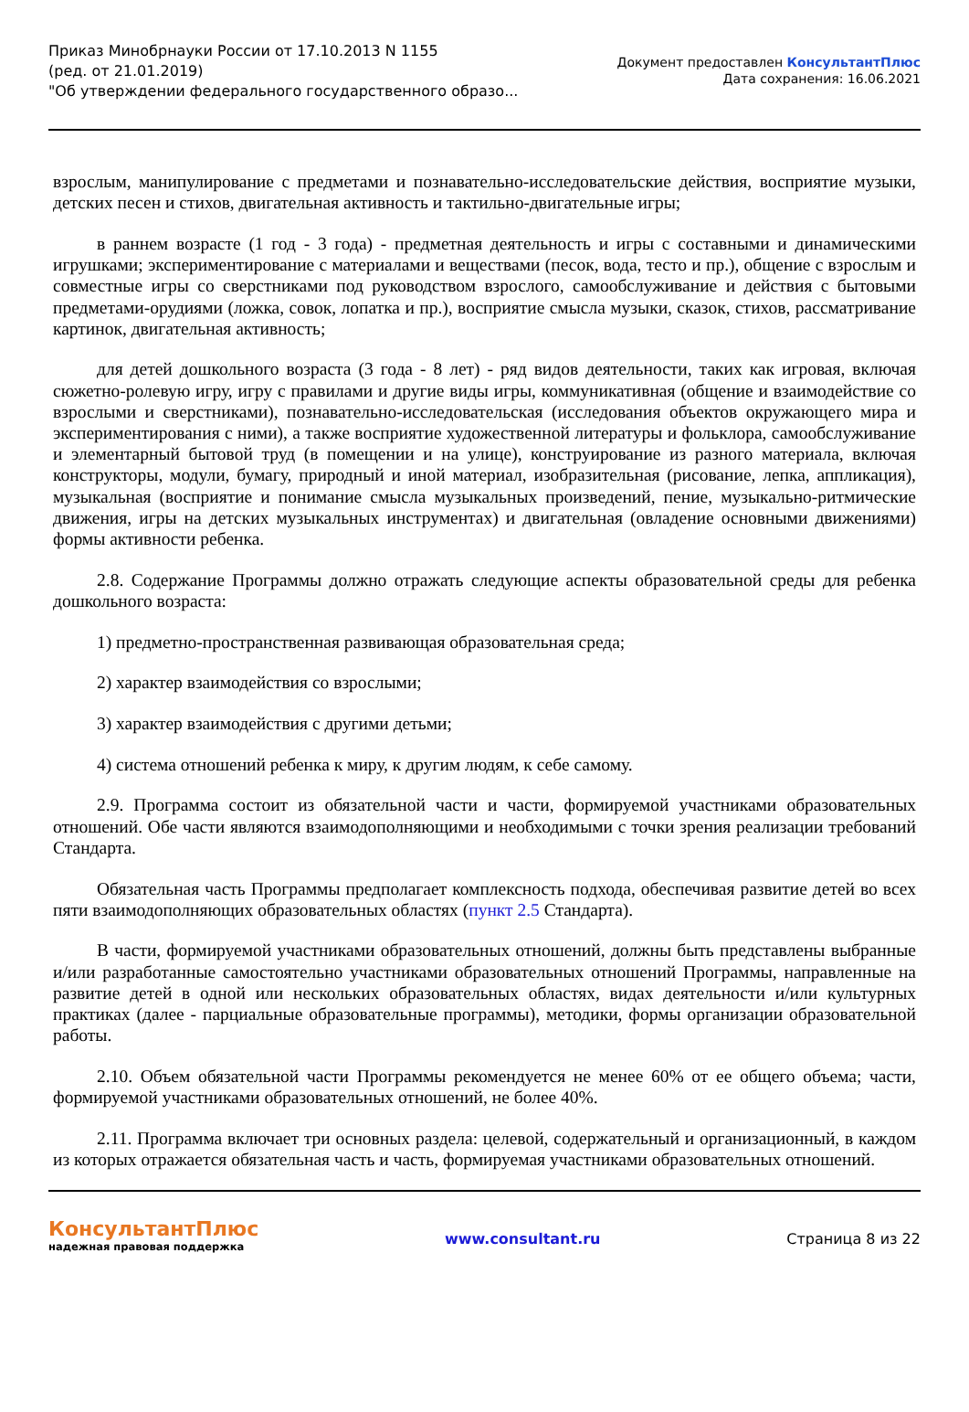Приказ Минобрнауки России от 17.10.2013 N 1155
(ред. от 21.01.2019)
"Об утверждении федерального государственного образо...
Документ предоставлен КонсультантПлюс
Дата сохранения: 16.06.2021
взрослым, манипулирование с предметами и познавательно-исследовательские действия, восприятие музыки, детских песен и стихов, двигательная активность и тактильно-двигательные игры;
в раннем возрасте (1 год - 3 года) - предметная деятельность и игры с составными и динамическими игрушками; экспериментирование с материалами и веществами (песок, вода, тесто и пр.), общение с взрослым и совместные игры со сверстниками под руководством взрослого, самообслуживание и действия с бытовыми предметами-орудиями (ложка, совок, лопатка и пр.), восприятие смысла музыки, сказок, стихов, рассматривание картинок, двигательная активность;
для детей дошкольного возраста (3 года - 8 лет) - ряд видов деятельности, таких как игровая, включая сюжетно-ролевую игру, игру с правилами и другие виды игры, коммуникативная (общение и взаимодействие со взрослыми и сверстниками), познавательно-исследовательская (исследования объектов окружающего мира и экспериментирования с ними), а также восприятие художественной литературы и фольклора, самообслуживание и элементарный бытовой труд (в помещении и на улице), конструирование из разного материала, включая конструкторы, модули, бумагу, природный и иной материал, изобразительная (рисование, лепка, аппликация), музыкальная (восприятие и понимание смысла музыкальных произведений, пение, музыкально-ритмические движения, игры на детских музыкальных инструментах) и двигательная (овладение основными движениями) формы активности ребенка.
2.8. Содержание Программы должно отражать следующие аспекты образовательной среды для ребенка дошкольного возраста:
1) предметно-пространственная развивающая образовательная среда;
2) характер взаимодействия со взрослыми;
3) характер взаимодействия с другими детьми;
4) система отношений ребенка к миру, к другим людям, к себе самому.
2.9. Программа состоит из обязательной части и части, формируемой участниками образовательных отношений. Обе части являются взаимодополняющими и необходимыми с точки зрения реализации требований Стандарта.
Обязательная часть Программы предполагает комплексность подхода, обеспечивая развитие детей во всех пяти взаимодополняющих образовательных областях (пункт 2.5 Стандарта).
В части, формируемой участниками образовательных отношений, должны быть представлены выбранные и/или разработанные самостоятельно участниками образовательных отношений Программы, направленные на развитие детей в одной или нескольких образовательных областях, видах деятельности и/или культурных практиках (далее - парциальные образовательные программы), методики, формы организации образовательной работы.
2.10. Объем обязательной части Программы рекомендуется не менее 60% от ее общего объема; части, формируемой участниками образовательных отношений, не более 40%.
2.11. Программа включает три основных раздела: целевой, содержательный и организационный, в каждом из которых отражается обязательная часть и часть, формируемая участниками образовательных отношений.
КонсультантПлюс
надежная правовая поддержка
www.consultant.ru Страница 8 из 22